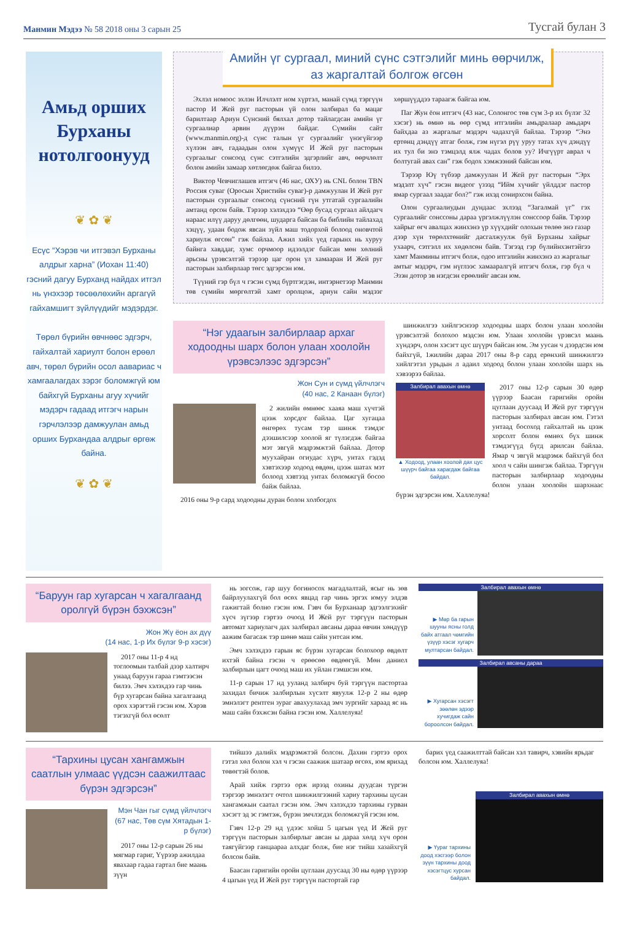Манмин Мэдээ № 58 2018 оны 3 сарын 25 Тусгай булан 3
Амьд орших Бурханы нотолгоонууд
❦ ✿ ❦
Есүс “Хэрэв чи итгэвэл Бурханы алдрыг харна” (Иохан 11:40) гэсний дагуу Бурханд найдах итгэл нь үнэхээр төсөөлөхийн аргагүй гайхамшигт зүйлүүдийг мэдэрдэг.
Төрөл бүрийн өвчнөөс эдгэрч, гайхалтай хариулт болон ерөөл авч, төрөл бүрийн осол аавариас ч хамгаалагдах зэрэг боломжгүй юм байхгүй Бурханы агуу хүчийг мэдэрч гадаад итгэгч нарын гэрчлэлээр дамжуулан амьд орших Бурхандаа алдрыг өргөж байна.
❦ ✿ ❦
Амийн үг сургаал, миний сүнс сэтгэлийг минь өөрчилж, аз жаргалтай болгож өгсөн
Эхлэл номоос эхлэн Илчлэлт ном хүртэл, манай сүмд тэргүүн пастор И Жей руг пасторын үй олон залбирал ба мацаг барилтаар Ариун Сүнсний бялхал дотор тайлагдсан амийн үг сургаалиар арвин дүүрэн байдаг. Сүмийн сайт (www.manmin.org)-д сүнс талын үг сургаалийг үнэгүйгээр хүлээн авч, гадаадын олон хүмүүс И Жей руг пасторын сургаалыг сонсоод сүнс сэтгэлийн эдгэрлийг авч, өөрчлөлт болон амийн замаар хөтлөгдөж байгаа билээ.
Виктор Чевчиглашев итгэгч (46 нас, ОХУ) нь CNL болон TBN Россия суваг (Оросын Христийн суваг)-р дамжуулан И Жей руг пасторын сургаалыг сонсоод сүнсний гүн утгатай сургаалийн амтанд орсон байв. Тэрээр хэлэхдээ “Өөр бусад сургаал айлдагч нараас илүү даруу дөлгөөн, шударга байсан ба библийн тайлахад хэцүү, удаан бодож явсан зүйл маш тодорхой болоод оновчтой хариулж өгсөн” гэж байлаа. Ажил хийх үед гарынх нь хуруу байнга хавддаг, хумс орчмоор идээлдэг байсан мөн хөлний арьсны үрэвсэлтэй тэрээр цаг орон үл хамааран И Жей руг пасторын залбирлаар төгс эдгэрсэн юм.
Түүний гэр бүл ч гэсэн сүмд бүртгэгдэн, интэрнетээр Манмин төв сүмийн мөргөлтэй хамт оролцож, ариун сайн мэдээг хөршүүддээ тараагж байгаа юм.
Паг Жун ёон итгэгч (43 нас, Солонгос төв сүм 3-р их бүлэг 32 хэсэг) нь өмнө нь өөр сүмд итгэлийн амьдралаар амьдарч байхдаа аз жаргалыг мэдэрч чадахгүй байлаа. Тэрээр “Энэ ертөнц дэндүү атгаг болж, гэм нүгэл рүү уруу татах хүч дэндүү их тул би энэ тэмцэлд ялж чадах болов уу? Ичгүүрт аврал ч болтугай авах сан” гэж бодох хэмжээний байсан юм.
Тэрээр Юү түбээр дамжуулан И Жей руг пасторын “Эрх мэдэлт хүч” гэсэн видеог үзээд “Ийм хүчийг үйлддэг пастор ямар сургаал заадаг бол?” гэж ихэд сонирхсон байна.
Олон сургаалиудын дундаас эхлээд “Загалмай үг” гэх сургаалийг сонссоны дараа үргэлжлүүлэн сонссоор байв. Тэрээр хайрыг өгч авалцах жинхэнэ үр хүүхдийг олохын төлөө энэ газар дээр хүн төрөлхтөнийг дасгалжуулж буй Бурханы хайрыг ухаарч, сэтгэлл их хөдөлсөн байв. Тэгээд гэр бүлийнхэнтэйгээ хамт Манмины итгэгч болж, одоо итгэлийн жинхэнэ аз жаргалыг амтыг мэдэрч, гэм нүглээс хамааралгүй итгэгч болж, гэр бүл ч Эзэн дотор эв нэгдсэн ерөөлийг авсан юм.
“Нэг удаагын залбирлаар архаг ходоодны шарх болон улаан хоолойн үрэвсэлээс эдгэрсэн”
Жон Сун и сүмд үйлчлэгч
(40 нас, 2 Канаан бүлэг)
2 жилийн өмнөөс хааяа маш хүчтэй цээж хорсдог байлаа. Цаг хугацаа өнгөрөх тусам тэр шинж тэмдэг дээшилсээр хоолой яг түлэгдэж байгаа мэт эвгүй мэдрэмжтэй байлаа. Дотор муухайран огиудас хүрч, унтах гэдэд хэвтэхээр ходоод өвдөн, цээж шатах мэт болоод хэвтээд унтах боломжгүй босоо байж байлаа.
2016 оны 9-р сард ходоодны дуран болон холбогдох
шинжилгээ хийлгэснээр ходоодны шарх болон улаан хоолойн үрэвсэлтэй болохоо мэдсэн юм. Улаан хоолойн үрэвсэл маань хүндэрч, олон хэсэгт цус шүүрч байсан юм. Эм уусан ч дээрдсэн юм байхгүй, 1жилийн дараа 2017 оны 8-р сард ерөнхий шинжилгээ хийлгэтэл урьдын л адаил ходоод болон улаан хоолойн шарх нь хэвээрээ байлаа.
Залбирал авахын өмнө
▲ Ходоод, улаан хоолой дах цус шүүрч байгаа харагдаж байгаа байдал.
2017 оны 12-р сарын 30 өдөр үүрээр Баасан гаригийн оройн цуглаан дуусаад И Жей руг тэргүүн пасторын залбирал авсан юм. Гэтэл унтаад босоход гайхалтай нь цээж хорсолт болон өмнөх бүх шинж тэмдэгүүд бүгд арилсан байлаа. Ямар ч эвгүй мэдрэмж байхгүй бол хоол ч сайн шингэж байлаа. Тэргүүн пасторын залбирлаар ходоодны болон улаан хоолойн шархнаас бүрэн эдгэрсэн юм. Халлелуяа!
“Баруун гар хугарсан ч хагалгаанд оролгүй бүрэн бэхжсэн”
Жон Жү ёон ах дүү
(14 нас, 1-р Их бүлэг 9-р хэсэг)
2017 оны 11-р 4 нд тоглоомын талбай дээр халтирч унаад баруун гараа гэмтээсэн билээ. Эмч хэлэхдээ гар чинь бүр хугарсан байна хагалгаанд орох хэрэгтэй гэсэн юм. Хэрэв тэгэхгүй бол өсөлт
нь зогсож, гар шуу богиносох магадлалтай, ясыг нь зөв байрлуулахгүй бол өсөх явцад гар чинь эргэх юмуу элдэв гажигтай болно гэсэн юм. Гэвч би Бурханаар эдгээлгэхийг хүсч зүгээр гэртээ очоод И Жей руг тэргүүн пасторын автомат хариулагч дах залбирал авсаны дараа өвчин хөндүүр аажим багасаж тэр шөнө маш сайн унтсан юм.
Эмч хэлэхдээ гарын яс бүрэн хугарсан болохоор өвдөлт ихтэй байна гэсэн ч ерөөсөө өвдөөгүй. Мөн даниел залбирлын цагт очоод маш их уйлан гэмшсэн юм.
11-р сарын 17 нд ууланд залбирч буй тэргүүн пастортаа захидал бичиж залбирлын хүсэлт явуулж 12-р 2 ны өдөр эмнэлэгт рентген зураг авахуулахад эмч зургийг хараад яс нь маш сайн бэхжсэн байна гэсэн юм. Халлелуяа!
Залбирал авахын өмнө
▶ Мөр ба гарын шууны ясны голд байх атгаал чөмгийн үзүүр хэсэг хугарч мултарсан байдал.
Залбирал авсаны дараа
▶ Хугарсан хэсэгт зөөлөн эдээр хучигдаж сайн бороолсон байдал.
“Тархины цусан хангамжын саатлын улмаас үүдсэн саажилтаас бүрэн эдгэрсэн”
Мэн Чан гыг сүмд үйлчлэгч
(67 нас, Төв сүм Хятадын 1-р бүлэг)
2017 оны 12-р сарын 26 ны мягмар гариг, Үүрээр ажилдаа явахаар гадаа гартал бие маань зүүн
тийшээ далийх мэдрэмжтэй болсон. Дахин гэртээ орох гэтэл хөл болон хэл ч гэсэн саажиж шатаар өгсөх, юм ярихад төвөгтэй болов.
Арай хийж гэртээ орж ирээд охины дуудсан түргэн тэргээр эмнэлэгт очтол шинжилгээний хариу тархины цусан хангамжын саатал гэсэн юм. Эмч хэлэхдээ тархины гурван хэсэгт эд эс гэмтэж, бүрэн эмчлэгдэх боломжгүй гэсэн юм.
Гэвч 12-р 29 нд үдээс хойш 5 цагын үед И Жей руг тэргүүн пасторын залбирлыг авсан ы дараа хөлд хүч орон таягүйгээр ганцаараа алхдаг болж, бие нэг тийш хазайхгүй болсон байв.
Баасан гаригийн оройн цуглаан дуусаад 30 ны өдөр үүрээр 4 цагын үед И Жей руг тэргүүн пастортай гар
барих үед саажилттай байсан хэл тавирч, хэвийн ярьдаг болсон юм. Халлелуяа!
▶ Үураг тархины доод хэсгээр болон зүүн тархины доод хэсэгтцус хурсан байдал.
Залбирал авахын өмнө